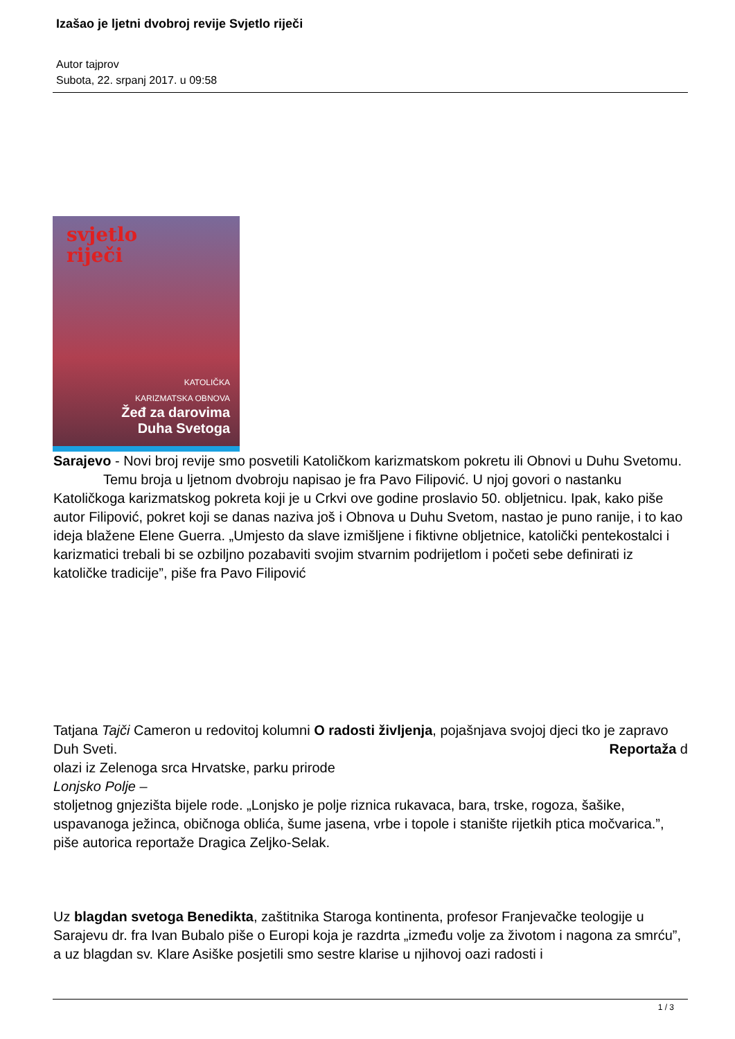Izašao je ljetni dvobroj revije Svjetlo riječi
Autor tajprov
Subota, 22. srpanj 2017. u 09:58
svjetlo
riječi
KATOLIČKA
KARIZMATSKA OBNOVA
Žeđ za darovima
Duha Svetoga
Sarajevo - Novi broj revije smo posvetili Katoličkom karizmatskom pokretu ili Obnovi u Duhu Svetomu. Temu broja u ljetnom dvobroju napisao je fra Pavo Filipović. U njoj govori o nastanku Katoličkoga karizmatskog pokreta koji je u Crkvi ove godine proslavio 50. obljetnicu. Ipak, kako piše autor Filipović, pokret koji se danas naziva još i Obnova u Duhu Svetom, nastao je puno ranije, i to kao ideja blažene Elene Guerra. „Umjesto da slave izmišljene i fiktivne obljetnice, katolički pentekostalci i karizmatici trebali bi se ozbiljno pozabaviti svojim stvarnim podrijetlom i početi sebe definirati iz katoličke tradicije”, piše fra Pavo Filipović
Tatjana Tajči Cameron u redovitoj kolumni O radosti življenja, pojašnjava svojoj djeci tko je zapravo Duh Sveti. Reportaža d
olazi iz Zelenoga srca Hrvatske, parku prirode
Lonjsko Polje –
stoljetnog gnjezišta bijele rode. „Lonjsko je polje riznica rukavaca, bara, trske, rogoza, šašike, uspavanoga ježinca, običnoga oblića, šume jasena, vrbe i topole i stanište rijetkih ptica močvarica.”, piše autorica reportaže Dragica Zeljko-Selak.
Uz blagdan svetoga Benedikta, zaštitnika Staroga kontinenta, profesor Franjevačke teologije u Sarajevu dr. fra Ivan Bubalo piše o Europi koja je razdrta „između volje za životom i nagona za smrću”, a uz blagdan sv. Klare Asiške posjetili smo sestre klarise u njihovoj oazi radosti i
1 / 3